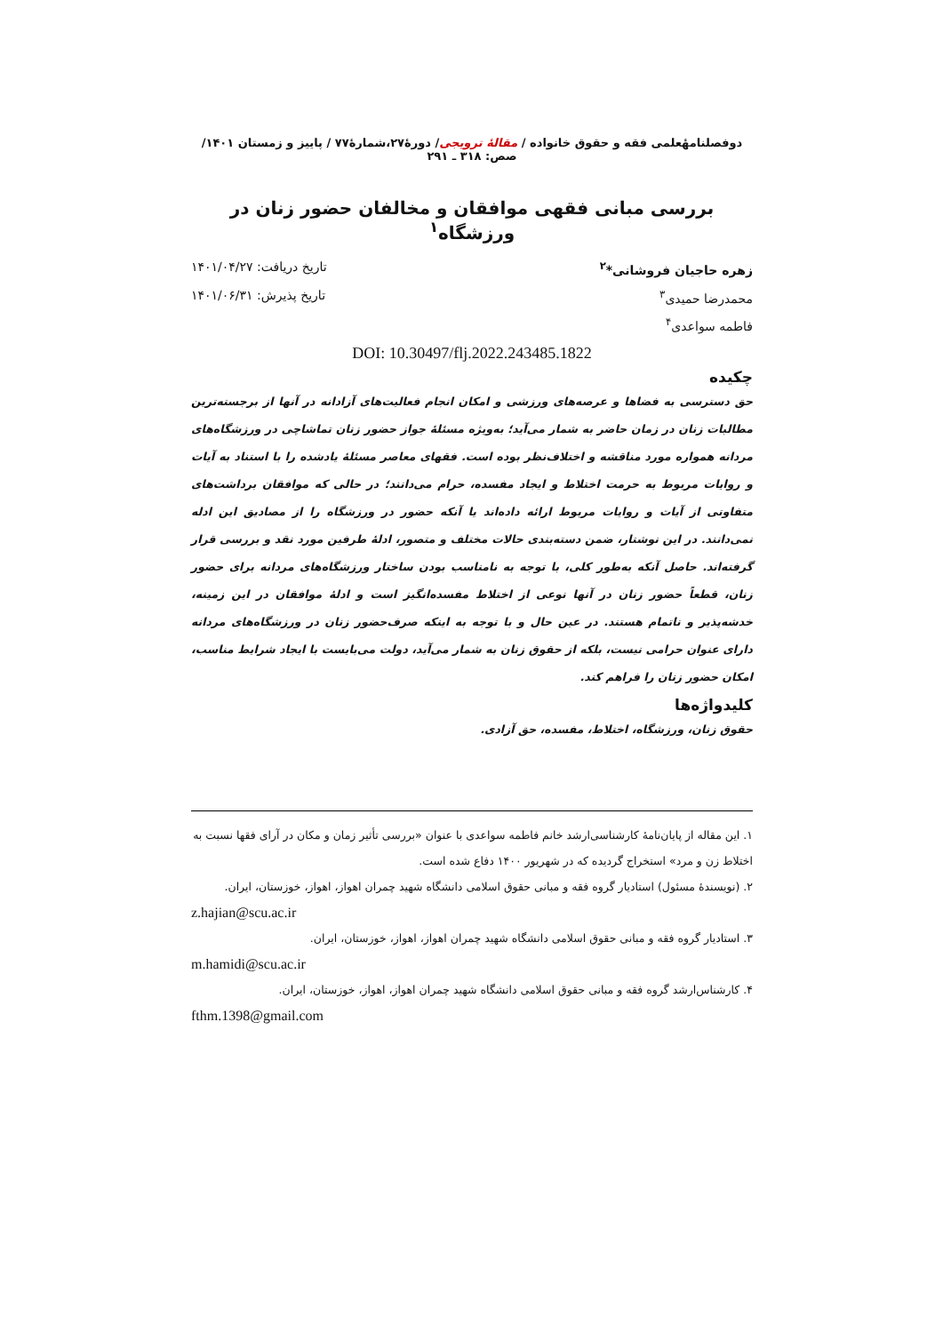دوفصلنامهٔعلمی فقه و حقوق خانواده / مقالهٔ ترویجی/ دورهٔ۲۷،شمارهٔ۷۷ / پاییز و زمستان ۱۴۰۱/ صص: ۳۱۸ ـ ۲۹۱
بررسی مبانی فقهی موافقان و مخالفان حضور زنان در ورزشگاه<sup>۱</sup>
زهره حاجیان فروشانی*<sup>۲</sup> تاریخ دریافت: ۱۴۰۱/۰۴/۲۷
محمدرضا حمیدی<sup>۳</sup> تاریخ پذیرش: ۱۴۰۱/۰۶/۳۱
فاطمه سواعدی<sup>۴</sup>
DOI: 10.30497/flj.2022.243485.1822
چکیده
حق دسترسی به فضاها و عرصه‌های ورزشی و امکان انجام فعالیت‌های آزادانه در آنها از برجسته‌ترین مطالبات زنان در زمان حاضر به شمار می‌آید؛ به‌ویژه مسئلهٔ جواز حضور زنان تماشاچی در ورزشگاه‌های مردانه همواره مورد مناقشه و اختلاف‌نظر بوده است. فقهای معاصر مسئلهٔ یادشده را با استناد به آیات و روایات مربوط به حرمت اختلاط و ایجاد مفسده، حرام می‌دانند؛ در حالی که موافقان برداشت‌های متفاوتی از آیات و روایات مربوط ارائه داده‌اند یا آنکه حضور در ورزشگاه را از مصادیق این ادله نمی‌دانند. در این نوشتار، ضمن دسته‌بندی حالات مختلف و متصور، ادلهٔ طرفین مورد نقد و بررسی قرار گرفته‌اند. حاصل آنکه به‌طور کلی، با توجه به نامناسب بودن ساختار ورزشگاه‌های مردانه برای حضور زنان، قطعاً حضور زنان در آنها نوعی از اختلاط مفسده‌انگیز است و ادلهٔ موافقان در این زمینه، خدشه‌پذیر و ناتمام هستند. در عین حال و با توجه به اینکه صرف‌حضور زنان در ورزشگاه‌های مردانه دارای عنوان حرامی نیست، بلکه از حقوق زنان به شمار می‌آید، دولت می‌بایست با ایجاد شرایط مناسب، امکان حضور زنان را فراهم کند.
کلیدواژه‌ها
حقوق زنان، ورزشگاه، اختلاط، مفسده، حق آزادی.
۱. این مقاله از پایان‌نامهٔ کارشناسی‌ارشد خانم فاطمه سواعدی با عنوان «بررسی تأثیر زمان و مکان در آرای فقها نسبت به اختلاط زن و مرد» استخراج گردیده که در شهریور ۱۴۰۰ دفاع شده است.
۲. (نویسندهٔ مسئول) استادیار گروه فقه و مبانی حقوق اسلامی دانشگاه شهید چمران اهواز، اهواز، خوزستان، ایران.
z.hajian@scu.ac.ir
۳. استادیار گروه فقه و مبانی حقوق اسلامی دانشگاه شهید چمران اهواز، اهواز، خوزستان، ایران.
m.hamidi@scu.ac.ir
۴. کارشناس‌ارشد گروه فقه و مبانی حقوق اسلامی دانشگاه شهید چمران اهواز، اهواز، خوزستان، ایران.
fthm.1398@gmail.com